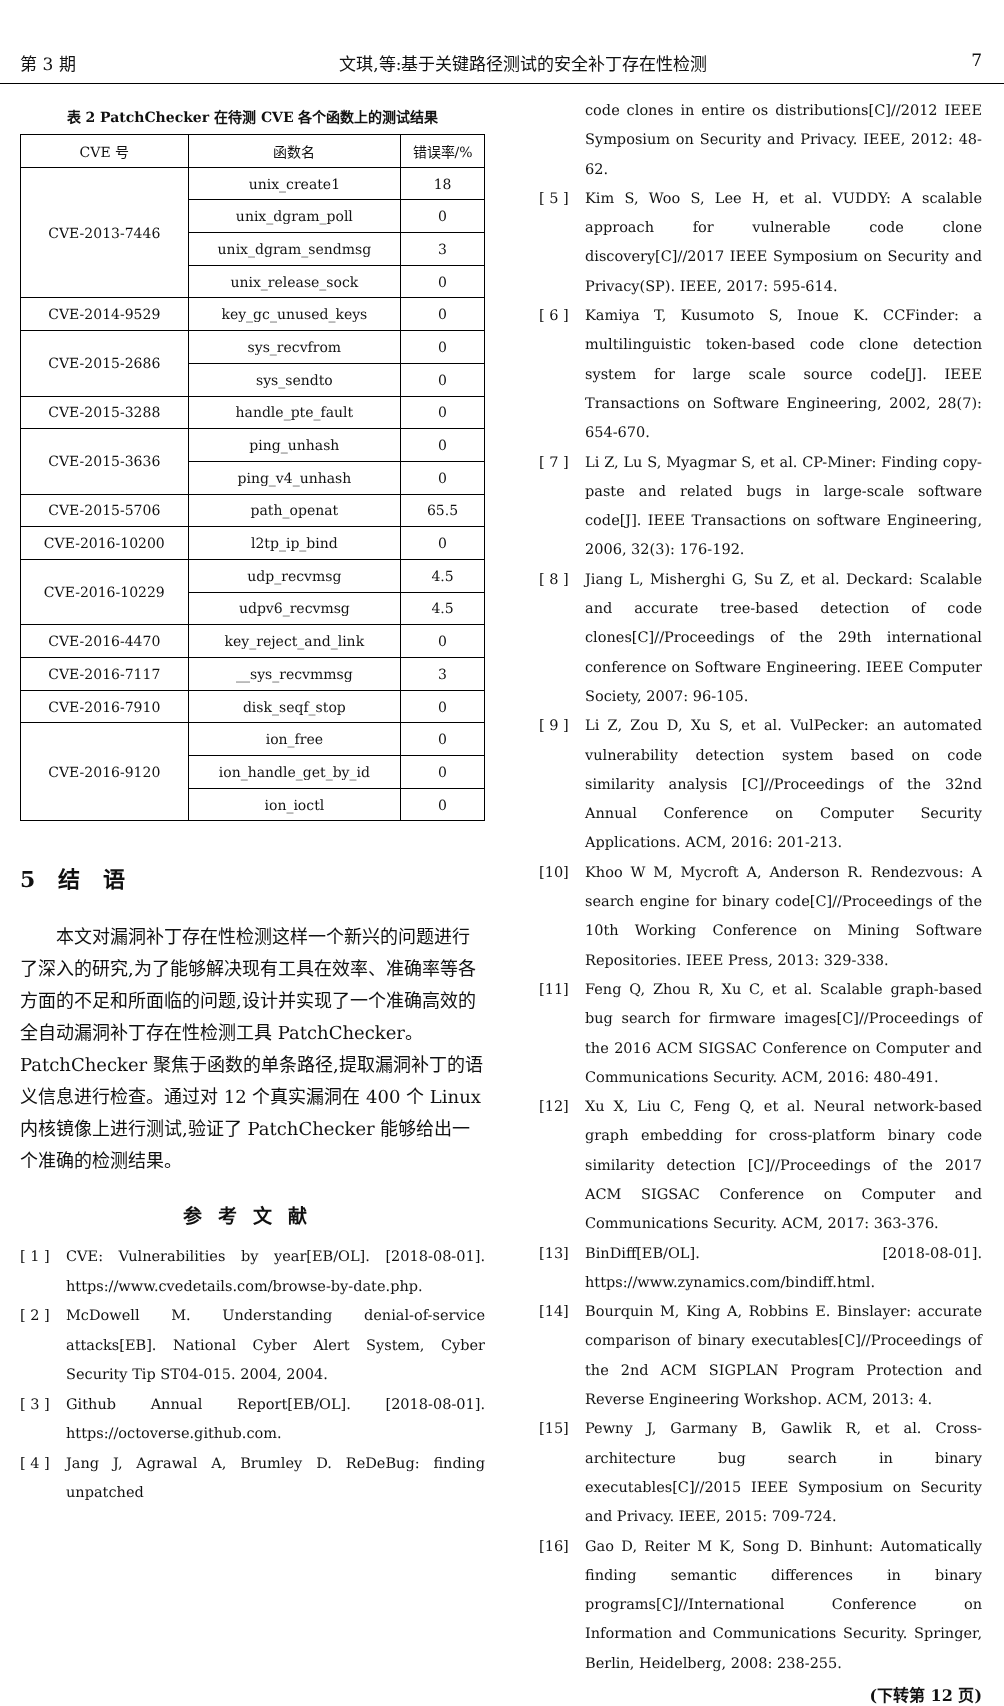第 3 期 文琪,等:基于关键路径测试的安全补丁存在性检测 7
表 2 PatchChecker 在待测 CVE 各个函数上的测试结果
| CVE 号 | 函数名 | 错误率/% |
| --- | --- | --- |
| CVE-2013-7446 | unix_create1 | 18 |
| | unix_dgram_poll | 0 |
| | unix_dgram_sendmsg | 3 |
| | unix_release_sock | 0 |
| CVE-2014-9529 | key_gc_unused_keys | 0 |
| CVE-2015-2686 | sys_recvfrom | 0 |
| | sys_sendto | 0 |
| CVE-2015-3288 | handle_pte_fault | 0 |
| CVE-2015-3636 | ping_unhash | 0 |
| | ping_v4_unhash | 0 |
| CVE-2015-5706 | path_openat | 65.5 |
| CVE-2016-10200 | l2tp_ip_bind | 0 |
| CVE-2016-10229 | udp_recvmsg | 4.5 |
| | udpv6_recvmsg | 4.5 |
| CVE-2016-4470 | key_reject_and_link | 0 |
| CVE-2016-7117 | __sys_recvmmsg | 3 |
| CVE-2016-7910 | disk_seqf_stop | 0 |
| CVE-2016-9120 | ion_free | 0 |
| | ion_handle_get_by_id | 0 |
| | ion_ioctl | 0 |
5 结 语
本文对漏洞补丁存在性检测这样一个新兴的问题进行了深入的研究,为了能够解决现有工具在效率、准确率等各方面的不足和所面临的问题,设计并实现了一个准确高效的全自动漏洞补丁存在性检测工具 PatchChecker。PatchChecker 聚焦于函数的单条路径,提取漏洞补丁的语义信息进行检查。通过对 12 个真实漏洞在 400 个 Linux 内核镜像上进行测试,验证了 PatchChecker 能够给出一个准确的检测结果。
参考文献
[ 1 ] CVE: Vulnerabilities by year[EB/OL]. [2018-08-01]. https://www.cvedetails.com/browse-by-date.php.
[ 2 ] McDowell M. Understanding denial-of-service attacks[EB]. National Cyber Alert System, Cyber Security Tip ST04-015. 2004, 2004.
[ 3 ] Github Annual Report[EB/OL]. [2018-08-01]. https://octoverse.github.com.
[ 4 ] Jang J, Agrawal A, Brumley D. ReDeBug: finding unpatched
code clones in entire os distributions[C]//2012 IEEE Symposium on Security and Privacy. IEEE, 2012: 48-62.
[ 5 ] Kim S, Woo S, Lee H, et al. VUDDY: A scalable approach for vulnerable code clone discovery[C]//2017 IEEE Symposium on Security and Privacy(SP). IEEE, 2017: 595-614.
[ 6 ] Kamiya T, Kusumoto S, Inoue K. CCFinder: a multilinguistic token-based code clone detection system for large scale source code[J]. IEEE Transactions on Software Engineering, 2002, 28(7): 654-670.
[ 7 ] Li Z, Lu S, Myagmar S, et al. CP-Miner: Finding copy-paste and related bugs in large-scale software code[J]. IEEE Transactions on software Engineering, 2006, 32(3): 176-192.
[ 8 ] Jiang L, Misherghi G, Su Z, et al. Deckard: Scalable and accurate tree-based detection of code clones[C]//Proceedings of the 29th international conference on Software Engineering. IEEE Computer Society, 2007: 96-105.
[ 9 ] Li Z, Zou D, Xu S, et al. VulPecker: an automated vulnerability detection system based on code similarity analysis [C]//Proceedings of the 32nd Annual Conference on Computer Security Applications. ACM, 2016: 201-213.
[10] Khoo W M, Mycroft A, Anderson R. Rendezvous: A search engine for binary code[C]//Proceedings of the 10th Working Conference on Mining Software Repositories. IEEE Press, 2013: 329-338.
[11] Feng Q, Zhou R, Xu C, et al. Scalable graph-based bug search for firmware images[C]//Proceedings of the 2016 ACM SIGSAC Conference on Computer and Communications Security. ACM, 2016: 480-491.
[12] Xu X, Liu C, Feng Q, et al. Neural network-based graph embedding for cross-platform binary code similarity detection [C]//Proceedings of the 2017 ACM SIGSAC Conference on Computer and Communications Security. ACM, 2017: 363-376.
[13] BinDiff[EB/OL]. [2018-08-01]. https://www.zynamics.com/bindiff.html.
[14] Bourquin M, King A, Robbins E. Binslayer: accurate comparison of binary executables[C]//Proceedings of the 2nd ACM SIGPLAN Program Protection and Reverse Engineering Workshop. ACM, 2013: 4.
[15] Pewny J, Garmany B, Gawlik R, et al. Cross-architecture bug search in binary executables[C]//2015 IEEE Symposium on Security and Privacy. IEEE, 2015: 709-724.
[16] Gao D, Reiter M K, Song D. Binhunt: Automatically finding semantic differences in binary programs[C]//International Conference on Information and Communications Security. Springer, Berlin, Heidelberg, 2008: 238-255.
(下转第 12 页)